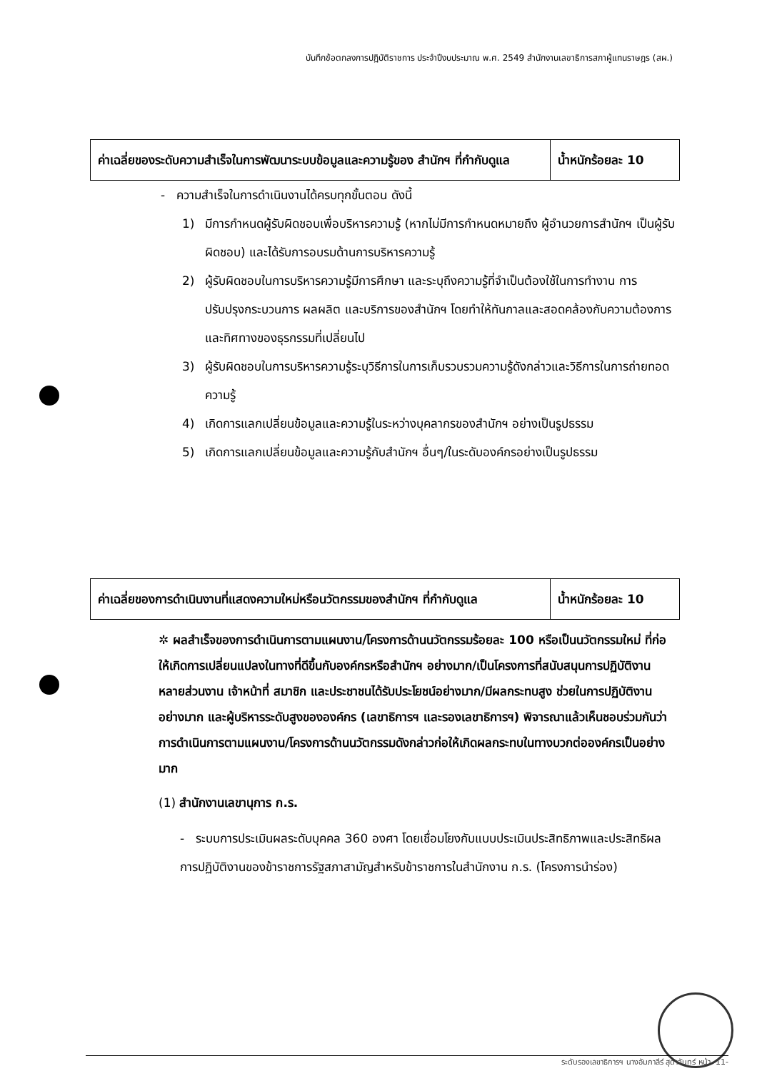บันทึกข้อตกลงการปฏิบัติราชการ ประจำปีงบประมาณ พ.ศ. 2549 สำนักงานเลขาธิการสภาผู้แทนราษฎร (สผ.)
| ค่าเฉลี่ยของระดับความสำเร็จในการพัฒนาระบบข้อมูลและความรู้ของ สำนักฯ ที่กำกับดูแล | น้ำหนักร้อยละ 10 |
- ความสำเร็จในการดำเนินงานได้ครบทุกขั้นตอน ดังนี้
1) มีการกำหนดผู้รับผิดชอบเพื่อบริหารความรู้ (หากไม่มีการกำหนดหมายถึง ผู้อำนวยการสำนักฯ เป็นผู้รับผิดชอบ) และได้รับการอบรมด้านการบริหารความรู้
2) ผู้รับผิดชอบในการบริหารความรู้มีการศึกษา และระบุถึงความรู้ที่จำเป็นต้องใช้ในการทำงาน การปรับปรุงกระบวนการ ผลผลิต และบริการของสำนักฯ โดยทำให้ทันกาลและสอดคล้องกับความต้องการและทิศทางของธุรกรรมที่เปลี่ยนไป
3) ผู้รับผิดชอบในการบริหารความรู้ระบุวิธีการในการเก็บรวบรวมความรู้ดังกล่าวและวิธีการในการถ่ายทอดความรู้
4) เกิดการแลกเปลี่ยนข้อมูลและความรู้ในระหว่างบุคลากรของสำนักฯ อย่างเป็นรูปธรรม
5) เกิดการแลกเปลี่ยนข้อมูลและความรู้กับสำนักฯ อื่นๆ/ในระดับองค์กรอย่างเป็นรูปธรรม
| ค่าเฉลี่ยของการดำเนินงานที่แสดงความใหม่หรือนวัตกรรมของสำนักฯ ที่กำกับดูแล | น้ำหนักร้อยละ 10 |
✲ ผลสำเร็จของการดำเนินการตามแผนงาน/โครงการด้านนวัตกรรมร้อยละ 100 หรือเป็นนวัตกรรมใหม่ ที่ก่อให้เกิดการเปลี่ยนแปลงในทางที่ดีขึ้นกับองค์กรหรือสำนักฯ อย่างมาก/เป็นโครงการที่สนับสนุนการปฏิบัติงานหลายส่วนงาน เจ้าหน้าที่ สมาชิก และประชาชนได้รับประโยชน์อย่างมาก/มีผลกระทบสูง ช่วยในการปฏิบัติงานอย่างมาก และผู้บริหารระดับสูงขององค์กร (เลขาธิการฯ และรองเลขาธิการฯ) พิจารณาแล้วเห็นชอบร่วมกันว่า การดำเนินการตามแผนงาน/โครงการด้านนวัตกรรมดังกล่าวก่อให้เกิดผลกระทบในทางบวกต่อองค์กรเป็นอย่างมาก
(1) สำนักงานเลขานุการ ก.ร.
- ระบบการประเมินผลระดับบุคคล 360 องศา โดยเชื่อมโยงกับแบบประเมินประสิทธิภาพและประสิทธิผลการปฏิบัติงานของข้าราชการรัฐสภาสามัญสำหรับข้าราชการในสำนักงาน ก.ร. (โครงการนำร่อง)
ระดับรองเลขาธิการฯ นางอัมภาลีร์ สุดาจันทร์ หน้า -11-